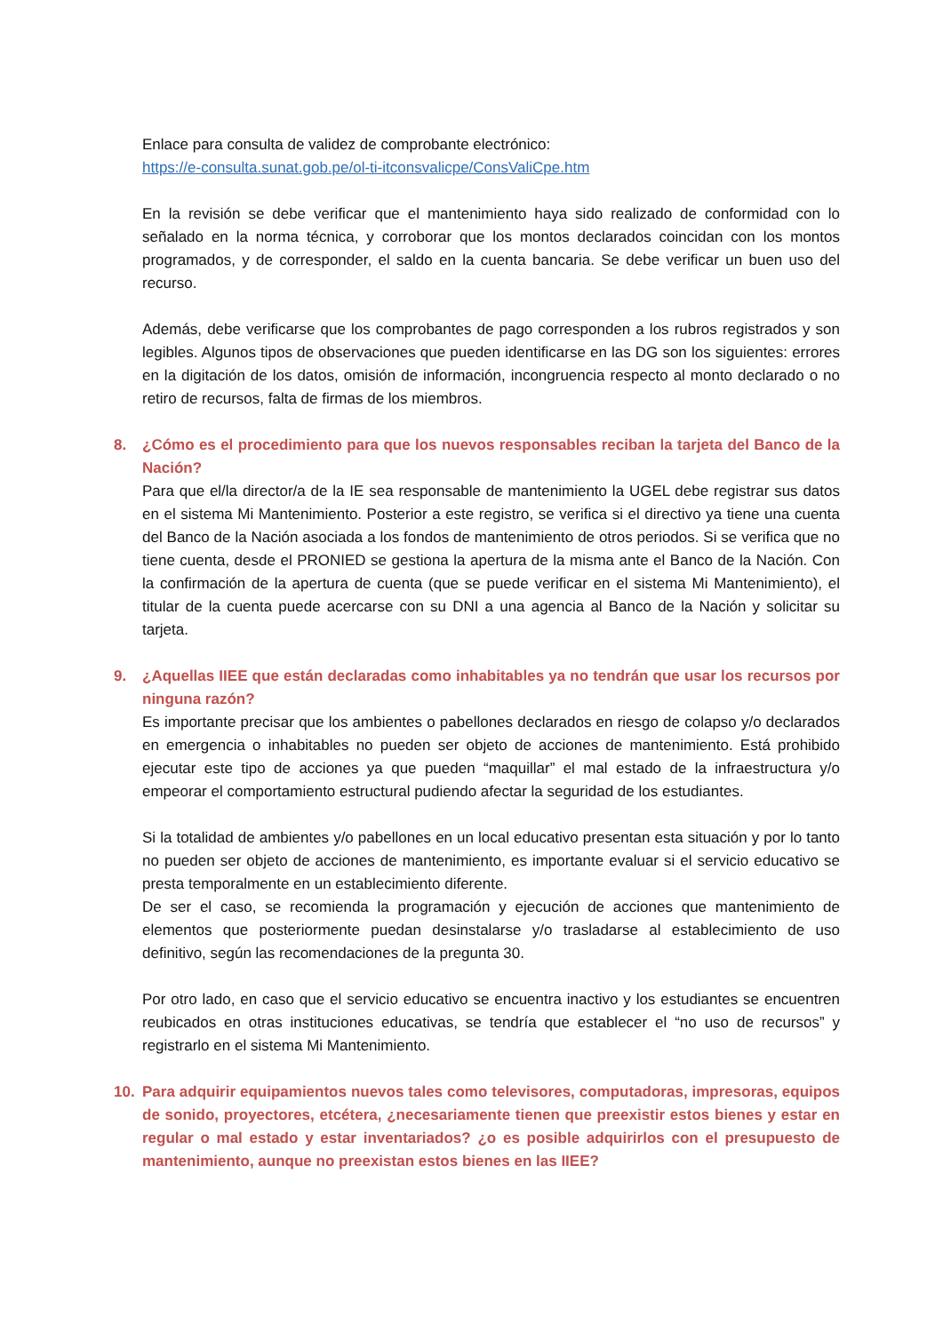Enlace para consulta de validez de comprobante electrónico:
https://e-consulta.sunat.gob.pe/ol-ti-itconsvalicpe/ConsValiCpe.htm
En la revisión se debe verificar que el mantenimiento haya sido realizado de conformidad con lo señalado en la norma técnica, y corroborar que los montos declarados coincidan con los montos programados, y de corresponder, el saldo en la cuenta bancaria. Se debe verificar un buen uso del recurso.
Además, debe verificarse que los comprobantes de pago corresponden a los rubros registrados y son legibles. Algunos tipos de observaciones que pueden identificarse en las DG son los siguientes: errores en la digitación de los datos, omisión de información, incongruencia respecto al monto declarado o no retiro de recursos, falta de firmas de los miembros.
8. ¿Cómo es el procedimiento para que los nuevos responsables reciban la tarjeta del Banco de la Nación?
Para que el/la director/a de la IE sea responsable de mantenimiento la UGEL debe registrar sus datos en el sistema Mi Mantenimiento. Posterior a este registro, se verifica si el directivo ya tiene una cuenta del Banco de la Nación asociada a los fondos de mantenimiento de otros periodos. Si se verifica que no tiene cuenta, desde el PRONIED se gestiona la apertura de la misma ante el Banco de la Nación. Con la confirmación de la apertura de cuenta (que se puede verificar en el sistema Mi Mantenimiento), el titular de la cuenta puede acercarse con su DNI a una agencia al Banco de la Nación y solicitar su tarjeta.
9. ¿Aquellas IIEE que están declaradas como inhabitables ya no tendrán que usar los recursos por ninguna razón?
Es importante precisar que los ambientes o pabellones declarados en riesgo de colapso y/o declarados en emergencia o inhabitables no pueden ser objeto de acciones de mantenimiento. Está prohibido ejecutar este tipo de acciones ya que pueden “maquillar” el mal estado de la infraestructura y/o empeorar el comportamiento estructural pudiendo afectar la seguridad de los estudiantes.
Si la totalidad de ambientes y/o pabellones en un local educativo presentan esta situación y por lo tanto no pueden ser objeto de acciones de mantenimiento, es importante evaluar si el servicio educativo se presta temporalmente en un establecimiento diferente.
De ser el caso, se recomienda la programación y ejecución de acciones que mantenimiento de elementos que posteriormente puedan desinstalarse y/o trasladarse al establecimiento de uso definitivo, según las recomendaciones de la pregunta 30.
Por otro lado, en caso que el servicio educativo se encuentra inactivo y los estudiantes se encuentren reubicados en otras instituciones educativas, se tendría que establecer el “no uso de recursos” y registrarlo en el sistema Mi Mantenimiento.
10. Para adquirir equipamientos nuevos tales como televisores, computadoras, impresoras, equipos de sonido, proyectores, etcétera, ¿necesariamente tienen que preexistir estos bienes y estar en regular o mal estado y estar inventariados? ¿o es posible adquirirlos con el presupuesto de mantenimiento, aunque no preexistan estos bienes en las IIEE?